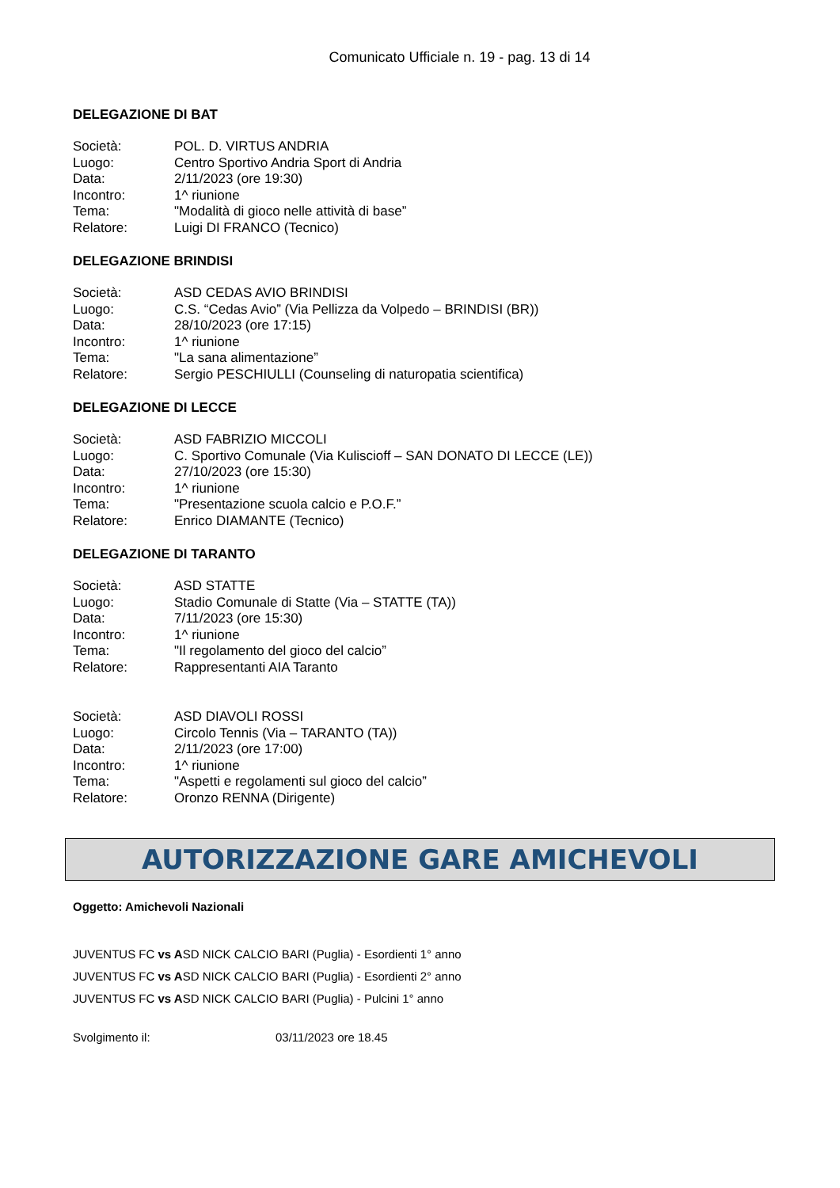Comunicato Ufficiale n. 19 - pag. 13 di 14
DELEGAZIONE DI BAT
| Società: | POL. D. VIRTUS ANDRIA |
| Luogo: | Centro Sportivo Andria Sport di Andria |
| Data: | 2/11/2023 (ore 19:30) |
| Incontro: | 1^ riunione |
| Tema: | "Modalità di gioco nelle attività di base” |
| Relatore: | Luigi DI FRANCO (Tecnico) |
DELEGAZIONE BRINDISI
| Società: | ASD CEDAS AVIO BRINDISI |
| Luogo: | C.S. “Cedas Avio” (Via Pellizza da Volpedo – BRINDISI (BR)) |
| Data: | 28/10/2023 (ore 17:15) |
| Incontro: | 1^ riunione |
| Tema: | "La sana alimentazione” |
| Relatore: | Sergio PESCHIULLI (Counseling di naturopatia scientifica) |
DELEGAZIONE DI LECCE
| Società: | ASD FABRIZIO MICCOLI |
| Luogo: | C. Sportivo Comunale (Via Kuliscioff – SAN DONATO DI LECCE (LE)) |
| Data: | 27/10/2023 (ore 15:30) |
| Incontro: | 1^ riunione |
| Tema: | "Presentazione scuola calcio e P.O.F.” |
| Relatore: | Enrico DIAMANTE (Tecnico) |
DELEGAZIONE DI TARANTO
| Società: | ASD STATTE |
| Luogo: | Stadio Comunale di Statte (Via – STATTE (TA)) |
| Data: | 7/11/2023 (ore 15:30) |
| Incontro: | 1^ riunione |
| Tema: | "Il regolamento del gioco del calcio” |
| Relatore: | Rappresentanti AIA Taranto |
| Società: | ASD DIAVOLI ROSSI |
| Luogo: | Circolo Tennis (Via – TARANTO (TA)) |
| Data: | 2/11/2023 (ore 17:00) |
| Incontro: | 1^ riunione |
| Tema: | "Aspetti e regolamenti sul gioco del calcio” |
| Relatore: | Oronzo RENNA (Dirigente) |
AUTORIZZAZIONE GARE AMICHEVOLI
Oggetto: Amichevoli Nazionali
JUVENTUS FC vs ASD NICK CALCIO BARI (Puglia) - Esordienti 1° anno
JUVENTUS FC vs ASD NICK CALCIO BARI (Puglia) - Esordienti 2° anno
JUVENTUS FC vs ASD NICK CALCIO BARI (Puglia) - Pulcini 1° anno
Svolgimento il: 03/11/2023 ore 18.45